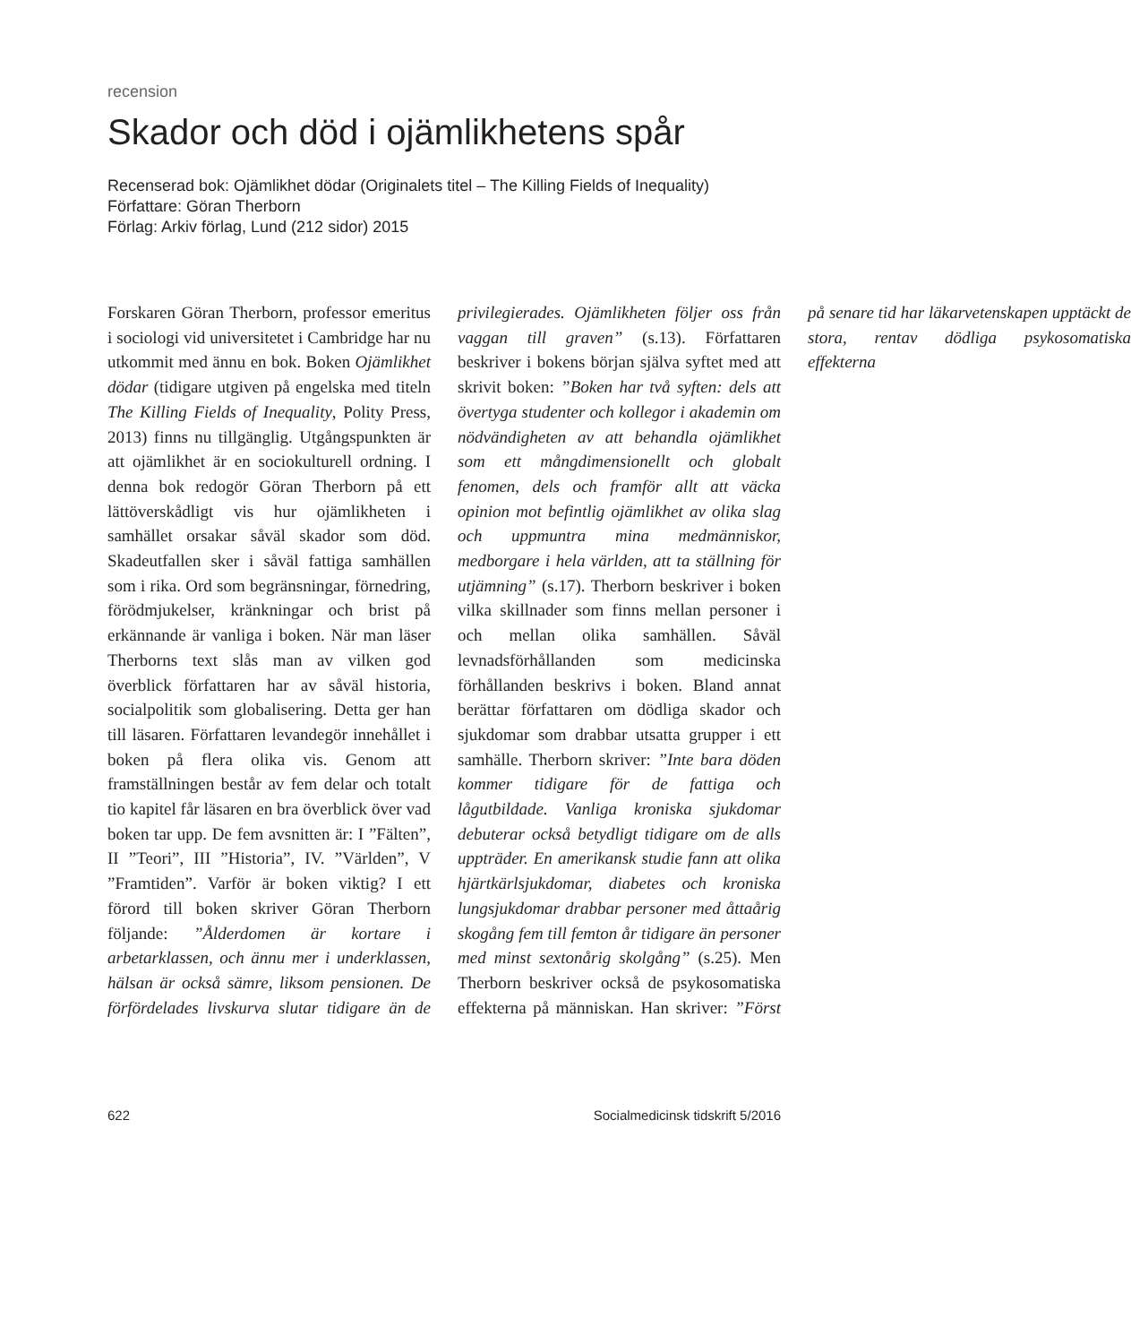recension
Skador och död i ojämlikhetens spår
Recenserad bok: Ojämlikhet dödar (Originalets titel – The Killing Fields of Inequality)
Författare: Göran Therborn
Förlag: Arkiv förlag, Lund (212 sidor) 2015
Forskaren Göran Therborn, professor emeritus i sociologi vid universitetet i Cambridge har nu utkommit med ännu en bok. Boken Ojämlikhet dödar (tidigare utgiven på engelska med titeln The Killing Fields of Inequality, Polity Press, 2013) finns nu tillgänglig. Utgångspunkten är att ojämlikhet är en sociokulturell ordning. I denna bok redogör Göran Therborn på ett lättöverskådligt vis hur ojämlikheten i samhället orsakar såväl skador som död. Skadeutfallen sker i såväl fattiga samhällen som i rika. Ord som begränsningar, förnedring, förödmjukelser, kränkningar och brist på erkännande är vanliga i boken. När man läser Therborns text slås man av vilken god överblick författaren har av såväl historia, socialpolitik som globalisering. Detta ger han till läsaren. Författaren levandegör innehållet i boken på flera olika vis. Genom att framställningen består av fem delar och totalt tio kapitel får läsaren en bra överblick över vad boken tar upp. De fem avsnitten är: I ”Fälten”, II ”Teori”, III ”Historia”, IV. ”Världen”, V ”Framtiden”. Varför är boken viktig? I ett förord till boken skriver Göran Therborn följande: ”Ålderdomen är kortare i arbetarklassen, och ännu mer i underklassen, hälsan är också sämre, liksom pensionen. De förfördelades livskurva slutar tidigare än de privilegierades. Ojämlikheten följer oss från vaggan till graven” (s.13). Författaren beskriver i bokens början själva syftet med att skrivit boken: ”Boken har två syften: dels att övertyga studenter och kollegor i akademin om nödvändigheten av att behandla ojämlikhet som ett mångdimensionellt och globalt fenomen, dels och framför allt att väcka opinion mot befintlig ojämlikhet av olika slag och uppmuntra mina medmänniskor, medborgare i hela världen, att ta ställning för utjämning” (s.17). Therborn beskriver i boken vilka skillnader som finns mellan personer i och mellan olika samhällen. Såväl levnadsförhållanden som medicinska förhållanden beskrivs i boken. Bland annat berättar författaren om dödliga skador och sjukdomar som drabbar utsatta grupper i ett samhälle. Therborn skriver: ”Inte bara döden kommer tidigare för de fattiga och lågutbildade. Vanliga kroniska sjukdomar debuterar också betydligt tidigare om de alls uppträder. En amerikansk studie fann att olika hjärtkärlsjukdomar, diabetes och kroniska lungsjukdomar drabbar personer med åttaårig skogång fem till femton år tidigare än personer med minst sextonårig skolgång” (s.25). Men Therborn beskriver också de psykosomatiska effekterna på människan. Han skriver: ”Först på senare tid har läkarvetenskapen upptäckt de stora, rentav dödliga psykosomatiska effekterna
622 Socialmedicinsk tidskrift 5/2016